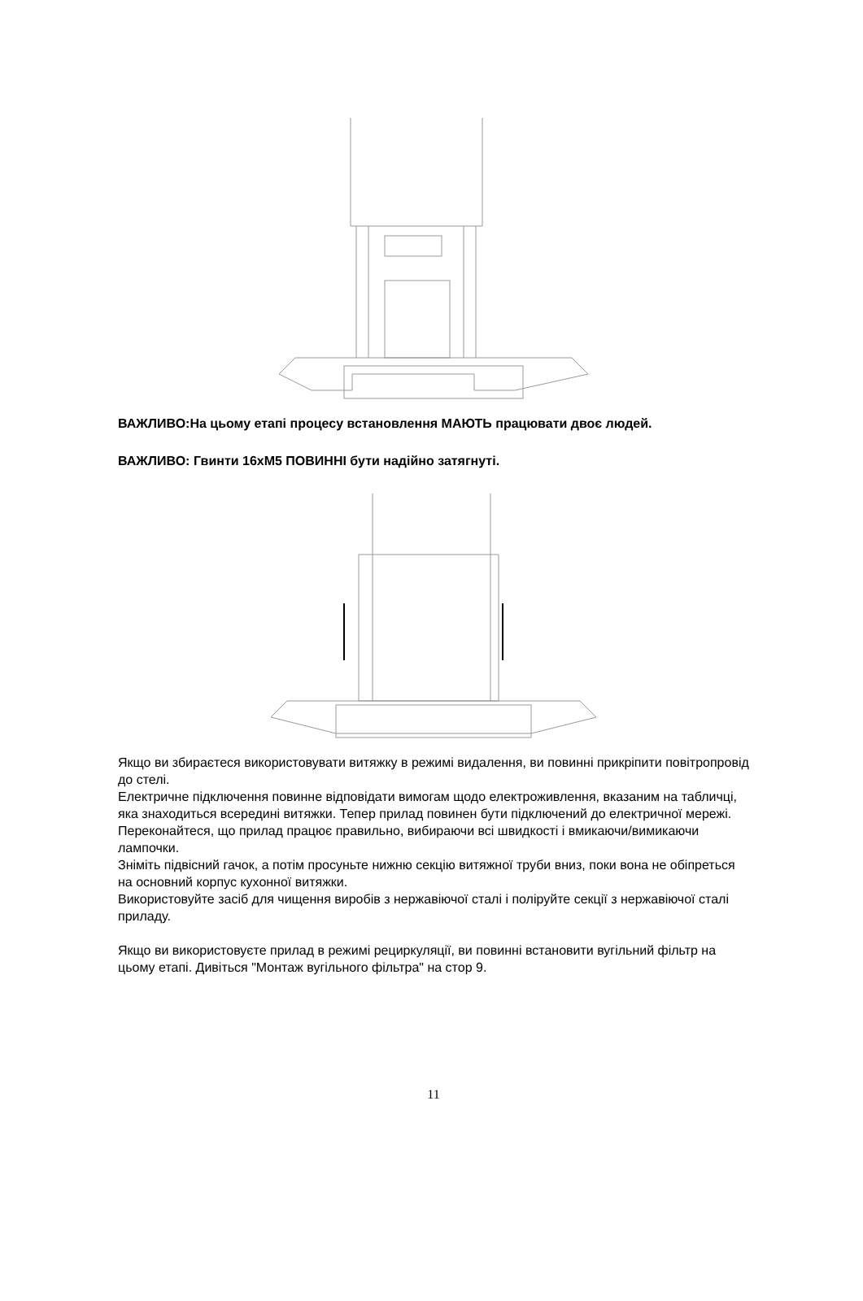ВАЖЛИВО:На цьому етапі процесу встановлення МАЮТЬ працювати двоє людей.
ВАЖЛИВО: Гвинти 16хM5 ПОВИННІ бути надійно затягнуті.
Якщо ви збираєтеся використовувати витяжку в режимі видалення, ви повинні прикріпити повітропровід до стелі.
Електричне підключення повинне відповідати вимогам щодо електроживлення, вказаним на табличці, яка знаходиться всередині витяжки. Тепер прилад повинен бути підключений до електричної мережі.
Переконайтеся, що прилад працює правильно, вибираючи всі швидкості і вмикаючи/вимикаючи лампочки.
Зніміть підвісний гачок, а потім просуньте нижню секцію витяжної труби вниз, поки вона не обіпреться на основний корпус кухонної витяжки.
Використовуйте засіб для чищення виробів з нержавіючої сталі і поліруйте секції з нержавіючої сталі приладу.
Якщо ви використовуєте прилад в режимі рециркуляції, ви повинні встановити вугільний фільтр на цьому етапі. Дивіться "Монтаж вугільного фільтра" на стор 9.
11